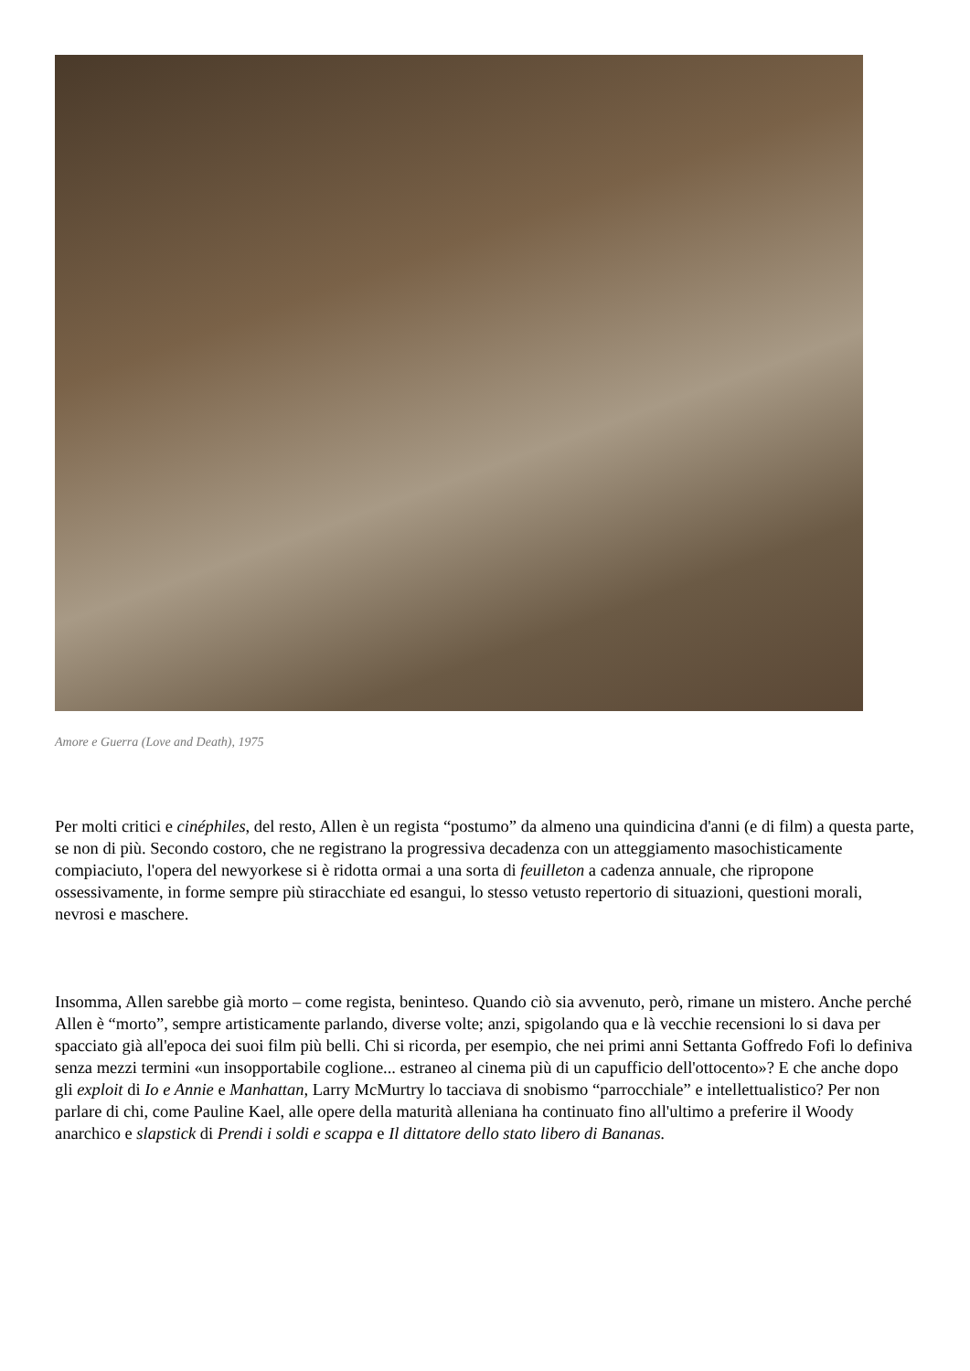Amore e Guerra (Love and Death), 1975
Per molti critici e cinéphiles, del resto, Allen è un regista “postumo” da almeno una quindicina d'anni (e di film) a questa parte, se non di più. Secondo costoro, che ne registrano la progressiva decadenza con un atteggiamento masochisticamente compiaciuto, l'opera del newyorkese si è ridotta ormai a una sorta di feuilleton a cadenza annuale, che ripropone ossessivamente, in forme sempre più stiracchiate ed esangui, lo stesso vetusto repertorio di situazioni, questioni morali, nevrosi e maschere.
Insomma, Allen sarebbe già morto – come regista, beninteso. Quando ciò sia avvenuto, però, rimane un mistero. Anche perché Allen è “morto”, sempre artisticamente parlando, diverse volte; anzi, spigolando qua e là vecchie recensioni lo si dava per spacciato già all'epoca dei suoi film più belli. Chi si ricorda, per esempio, che nei primi anni Settanta Goffredo Fofi lo definiva senza mezzi termini «un insopportabile coglione... estraneo al cinema più di un capufficio dell'ottocento»? E che anche dopo gli exploit di Io e Annie e Manhattan, Larry McMurtry lo tacciava di snobismo “parrocchiale” e intellettualistico? Per non parlare di chi, come Pauline Kael, alle opere della maturità alleniana ha continuato fino all'ultimo a preferire il Woody anarchico e slapstick di Prendi i soldi e scappa e Il dittatore dello stato libero di Bananas.